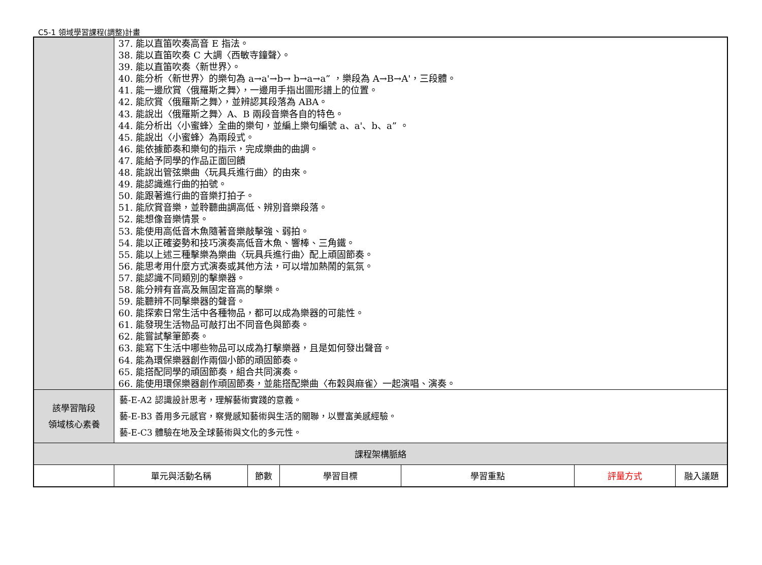C5-1 領域學習課程(調整)計畫
| | 37. 能以直笛吹奏高音 E 指法。 38. 能以直笛吹奏 C 大調〈西敏寺鐘聲〉。 39. 能以直笛吹奏〈新世界〉。 40. 能分析〈新世界〉的樂句為 a→a'→b→ b→a→a” ，樂段為 A→B→A'，三段體。 41. 能一邊欣賞〈俄羅斯之舞〉，一邊用手指出圖形譜上的位置。 42. 能欣賞〈俄羅斯之舞〉，並辨認其段落為 ABA。 43. 能說出〈俄羅斯之舞〉A、B 兩段音樂各自的特色。 44. 能分析出〈小蜜蜂〉全曲的樂句，並編上樂句編號 a、a'、b、a” 。 45. 能說出〈小蜜蜂〉為兩段式。 46. 能依據節奏和樂句的指示，完成樂曲的曲調。 47. 能給予同學的作品正面回饋 48. 能說出管弦樂曲〈玩具兵進行曲〉的由來。 49. 能認識進行曲的拍號。 50. 能跟著進行曲的音樂打拍子。 51. 能欣賞音樂，並聆聽曲調高低、辨別音樂段落。 52. 能想像音樂情景。 53. 能使用高低音木魚隨著音樂敲擊強、弱拍。 54. 能以正確姿勢和技巧演奏高低音木魚、響棒、三角鐵。 55. 能以上述三種擊樂為樂曲〈玩具兵進行曲〉配上頑固節奏。 56. 能思考用什麼方式演奏或其他方法，可以增加熱鬧的氣氛。 57. 能認識不同類別的擊樂器。 58. 能分辨有音高及無固定音高的擊樂。 59. 能聽辨不同擊樂器的聲音。 60. 能探索日常生活中各種物品，都可以成為樂器的可能性。 61. 能發現生活物品可敲打出不同音色與節奏。 62. 能嘗試擊筆節奏。 63. 能寫下生活中哪些物品可以成為打擊樂器，且是如何發出聲音。 64. 能為環保樂器創作兩個小節的頑固節奏。 65. 能搭配同學的頑固節奏，組合共同演奏。 66. 能使用環保樂器創作頑固節奏，並能搭配樂曲〈布穀與麻雀〉一起演唱、演奏。 | | | | | |
| 該學習階段 領域核心素養 | 藝-E-A2 認識設計思考，理解藝術實踐的意義。 藝-E-B3 善用多元感官，察覺感知藝術與生活的關聯，以豐富美感經驗。 藝-E-C3 體驗在地及全球藝術與文化的多元性。 | | | | | |
| 課程架構脈絡 | | | | | | |
| | 單元與活動名稱 | 節數 | 學習目標 | 學習重點 | 評量方式 | 融入議題 |